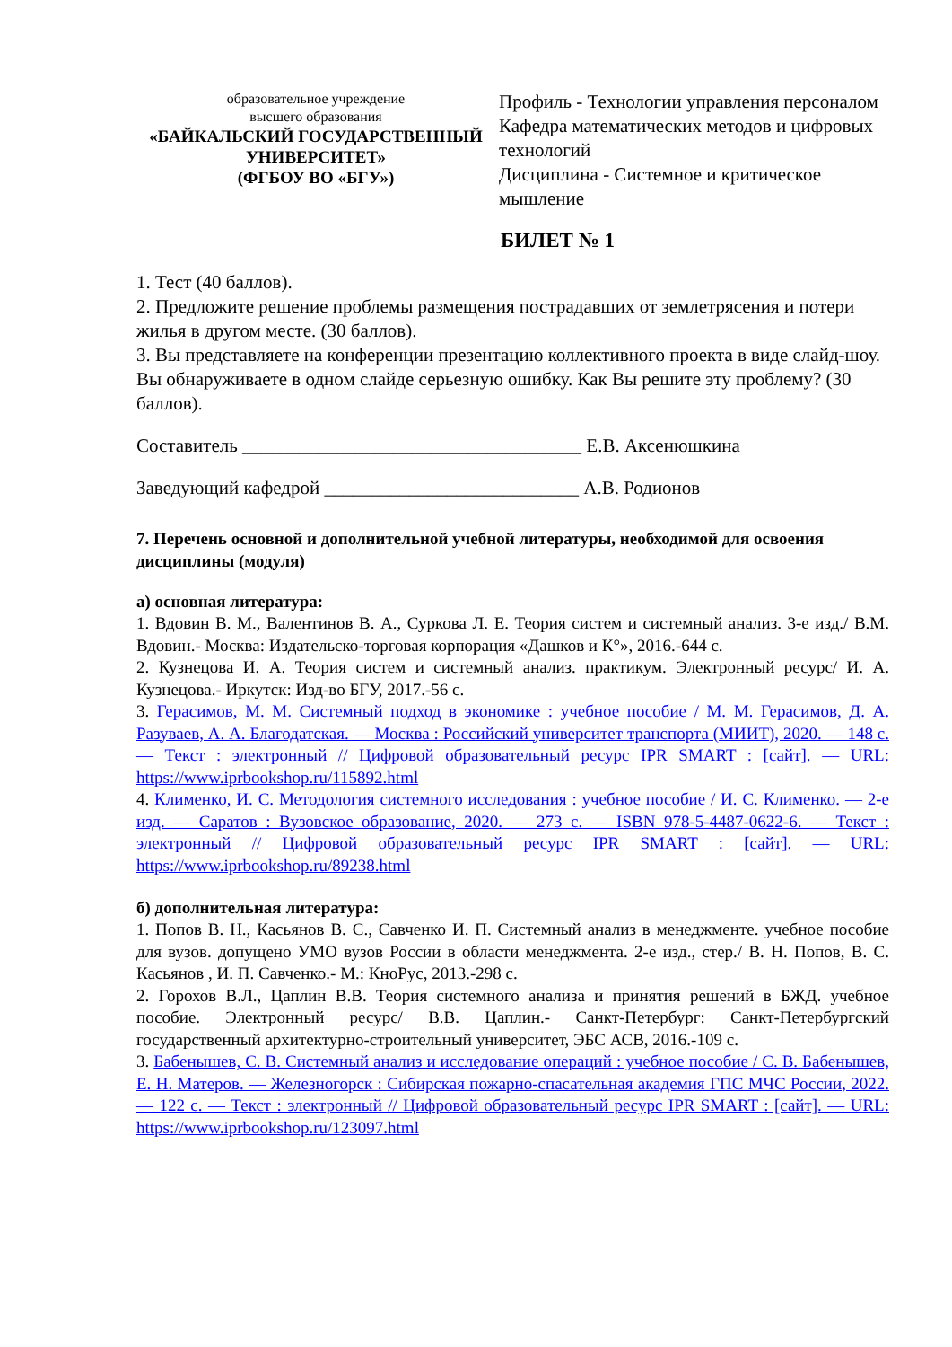образовательное учреждение
высшего образования
«БАЙКАЛЬСКИЙ ГОСУДАРСТВЕННЫЙ УНИВЕРСИТЕТ»
(ФГБОУ ВО «БГУ»)
Профиль - Технологии управления персоналом
Кафедра математических методов и цифровых технологий
Дисциплина - Системное и критическое мышление
БИЛЕТ № 1
1. Тест (40 баллов).
2. Предложите решение проблемы размещения пострадавших от землетрясения и потери жилья в другом месте. (30 баллов).
3. Вы представляете на конференции презентацию коллективного проекта в виде слайд-шоу. Вы обнаруживаете в одном слайде серьезную ошибку. Как Вы решите эту проблему? (30 баллов).
Составитель ____________________________________ Е.В. Аксенюшкина
Заведующий кафедрой ___________________________ А.В. Родионов
7. Перечень основной и дополнительной учебной литературы, необходимой для освоения дисциплины (модуля)
а) основная литература:
1. Вдовин В. М., Валентинов В. А., Суркова Л. Е. Теория систем и системный анализ. 3-е изд./ В.М. Вдовин.- Москва: Издательско-торговая корпорация «Дашков и К°», 2016.-644 с.
2. Кузнецова И. А. Теория систем и системный анализ. практикум. Электронный ресурс/ И. А. Кузнецова.- Иркутск: Изд-во БГУ, 2017.-56 с.
3. Герасимов, М. М. Системный подход в экономике : учебное пособие / М. М. Герасимов, Д. А. Разуваев, А. А. Благодатская. — Москва : Российский университет транспорта (МИИТ), 2020. — 148 с. — Текст : электронный // Цифровой образовательный ресурс IPR SMART : [сайт]. — URL: https://www.iprbookshop.ru/115892.html
4. Клименко, И. С. Методология системного исследования : учебное пособие / И. С. Клименко. — 2-е изд. — Саратов : Вузовское образование, 2020. — 273 c. — ISBN 978-5-4487-0622-6. — Текст : электронный // Цифровой образовательный ресурс IPR SMART : [сайт]. — URL: https://www.iprbookshop.ru/89238.html
б) дополнительная литература:
1. Попов В. Н., Касьянов В. С., Савченко И. П. Системный анализ в менеджменте. учебное пособие для вузов. допущено УМО вузов России в области менеджмента. 2-е изд., стер./ В. Н. Попов, В. С. Касьянов , И. П. Савченко.- М.: КноРус, 2013.-298 с.
2. Горохов В.Л., Цаплин В.В. Теория системного анализа и принятия решений в БЖД. учебное пособие. Электронный ресурс/ В.В. Цаплин.- Санкт-Петербург: Санкт-Петербургский государственный архитектурно-строительный университет, ЭБС АСВ, 2016.-109 с.
3. Бабенышев, С. В. Системный анализ и исследование операций : учебное пособие / С. В. Бабенышев, Е. Н. Матеров. — Железногорск : Сибирская пожарно-спасательная академия ГПС МЧС России, 2022. — 122 c. — Текст : электронный // Цифровой образовательный ресурс IPR SMART : [сайт]. — URL: https://www.iprbookshop.ru/123097.html